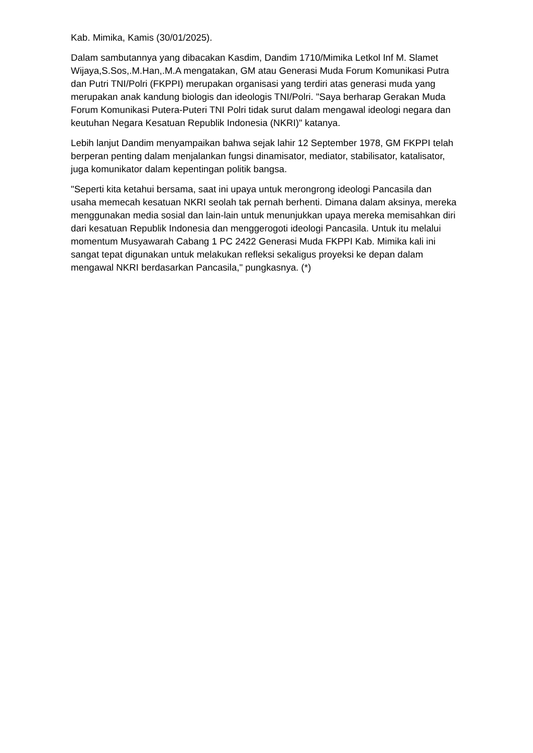Kab. Mimika, Kamis (30/01/2025).
Dalam sambutannya yang dibacakan Kasdim, Dandim 1710/Mimika Letkol Inf M. Slamet Wijaya,S.Sos,.M.Han,.M.A mengatakan, GM atau Generasi Muda Forum Komunikasi Putra dan Putri TNI/Polri (FKPPI) merupakan organisasi yang terdiri atas generasi muda yang merupakan anak kandung biologis dan ideologis TNI/Polri. "Saya berharap Gerakan Muda Forum Komunikasi Putera-Puteri TNI Polri tidak surut dalam mengawal ideologi negara dan keutuhan Negara Kesatuan Republik Indonesia (NKRI)" katanya.
Lebih lanjut Dandim menyampaikan bahwa sejak lahir 12 September 1978, GM FKPPI telah berperan penting dalam menjalankan fungsi dinamisator, mediator, stabilisator, katalisator, juga komunikator dalam kepentingan politik bangsa.
"Seperti kita ketahui bersama, saat ini upaya untuk merongrong ideologi Pancasila dan usaha memecah kesatuan NKRI seolah tak pernah berhenti. Dimana dalam aksinya, mereka menggunakan media sosial dan lain-lain untuk menunjukkan upaya mereka memisahkan diri dari kesatuan Republik Indonesia dan menggerogoti ideologi Pancasila. Untuk itu melalui momentum Musyawarah Cabang 1 PC 2422 Generasi Muda FKPPI Kab. Mimika kali ini sangat tepat digunakan untuk melakukan refleksi sekaligus proyeksi ke depan dalam mengawal NKRI berdasarkan Pancasila," pungkasnya. (*)